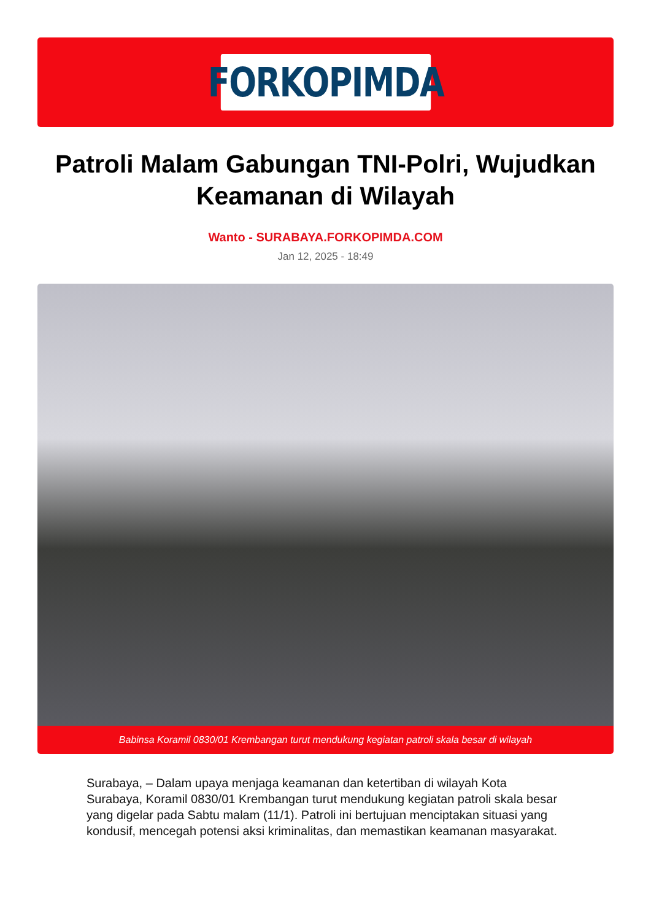FORKOPIMDA
Patroli Malam Gabungan TNI-Polri, Wujudkan Keamanan di Wilayah
Wanto - SURABAYA.FORKOPIMDA.COM
Jan 12, 2025 - 18:49
Babinsa Koramil 0830/01 Krembangan turut mendukung kegiatan patroli skala besar di wilayah
Surabaya, – Dalam upaya menjaga keamanan dan ketertiban di wilayah Kota Surabaya, Koramil 0830/01 Krembangan turut mendukung kegiatan patroli skala besar yang digelar pada Sabtu malam (11/1). Patroli ini bertujuan menciptakan situasi yang kondusif, mencegah potensi aksi kriminalitas, dan memastikan keamanan masyarakat.